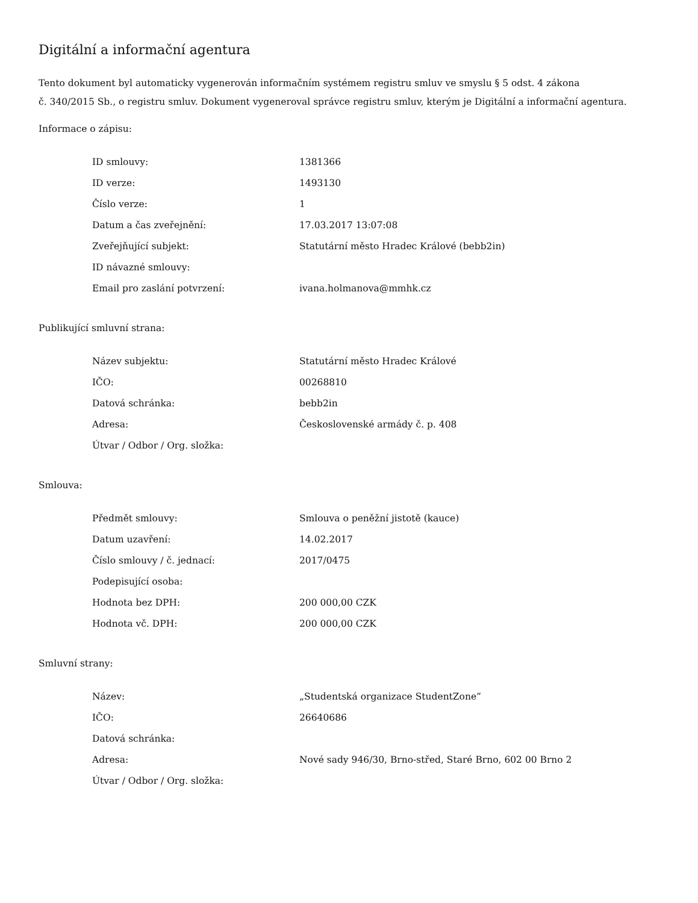Digitální a informační agentura
Tento dokument byl automaticky vygenerován informačním systémem registru smluv ve smyslu § 5 odst. 4 zákona
č. 340/2015 Sb., o registru smluv. Dokument vygeneroval správce registru smluv, kterým je Digitální a informační agentura.
Informace o zápisu:
| ID smlouvy: | 1381366 |
| ID verze: | 1493130 |
| Číslo verze: | 1 |
| Datum a čas zveřejnění: | 17.03.2017 13:07:08 |
| Zveřejňující subjekt: | Statutární město Hradec Králové (bebb2in) |
| ID návazné smlouvy: | |
| Email pro zaslání potvrzení: | ivana.holmanova@mmhk.cz |
Publikující smluvní strana:
| Název subjektu: | Statutární město Hradec Králové |
| IČO: | 00268810 |
| Datová schránka: | bebb2in |
| Adresa: | Československé armády č. p. 408 |
| Útvar / Odbor / Org. složka: | |
Smlouva:
| Předmět smlouvy: | Smlouva o peněžní jistotě (kauce) |
| Datum uzavření: | 14.02.2017 |
| Číslo smlouvy / č. jednací: | 2017/0475 |
| Podepisující osoba: | |
| Hodnota bez DPH: | 200 000,00 CZK |
| Hodnota vč. DPH: | 200 000,00 CZK |
Smluvní strany:
| Název: | „Studentská organizace StudentZone” |
| IČO: | 26640686 |
| Datová schránka: | |
| Adresa: | Nové sady 946/30, Brno-střed, Staré Brno, 602 00 Brno 2 |
| Útvar / Odbor / Org. složka: | |